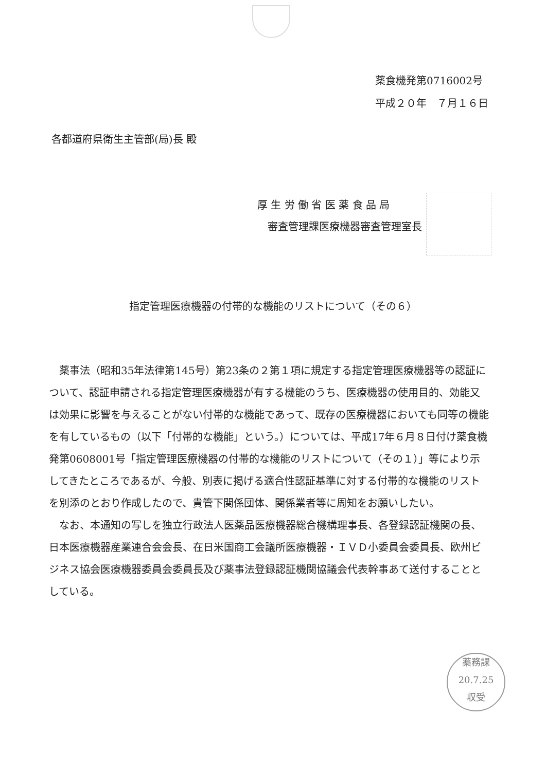薬食機発第0716002号
平成２０年　７月１６日
各都道府県衛生主管部(局)長 殿
厚 生 労 働 省 医 薬 食 品 局
　審査管理課医療機器審査管理室長
指定管理医療機器の付帯的な機能のリストについて（その６）
薬事法（昭和35年法律第145号）第23条の２第１項に規定する指定管理医療機器等の認証について、認証申請される指定管理医療機器が有する機能のうち、医療機器の使用目的、効能又は効果に影響を与えることがない付帯的な機能であって、既存の医療機器においても同等の機能を有しているもの（以下「付帯的な機能」という。）については、平成17年６月８日付け薬食機発第0608001号「指定管理医療機器の付帯的な機能のリストについて（その１）」等により示してきたところであるが、今般、別表に掲げる適合性認証基準に対する付帯的な機能のリストを別添のとおり作成したので、貴管下関係団体、関係業者等に周知をお願いしたい。
なお、本通知の写しを独立行政法人医薬品医療機器総合機構理事長、各登録認証機関の長、日本医療機器産業連合会会長、在日米国商工会議所医療機器・ＩＶＤ小委員会委員長、欧州ビジネス協会医療機器委員会委員長及び薬事法登録認証機関協議会代表幹事あて送付することとしている。
薬務課
20.7.25
収受